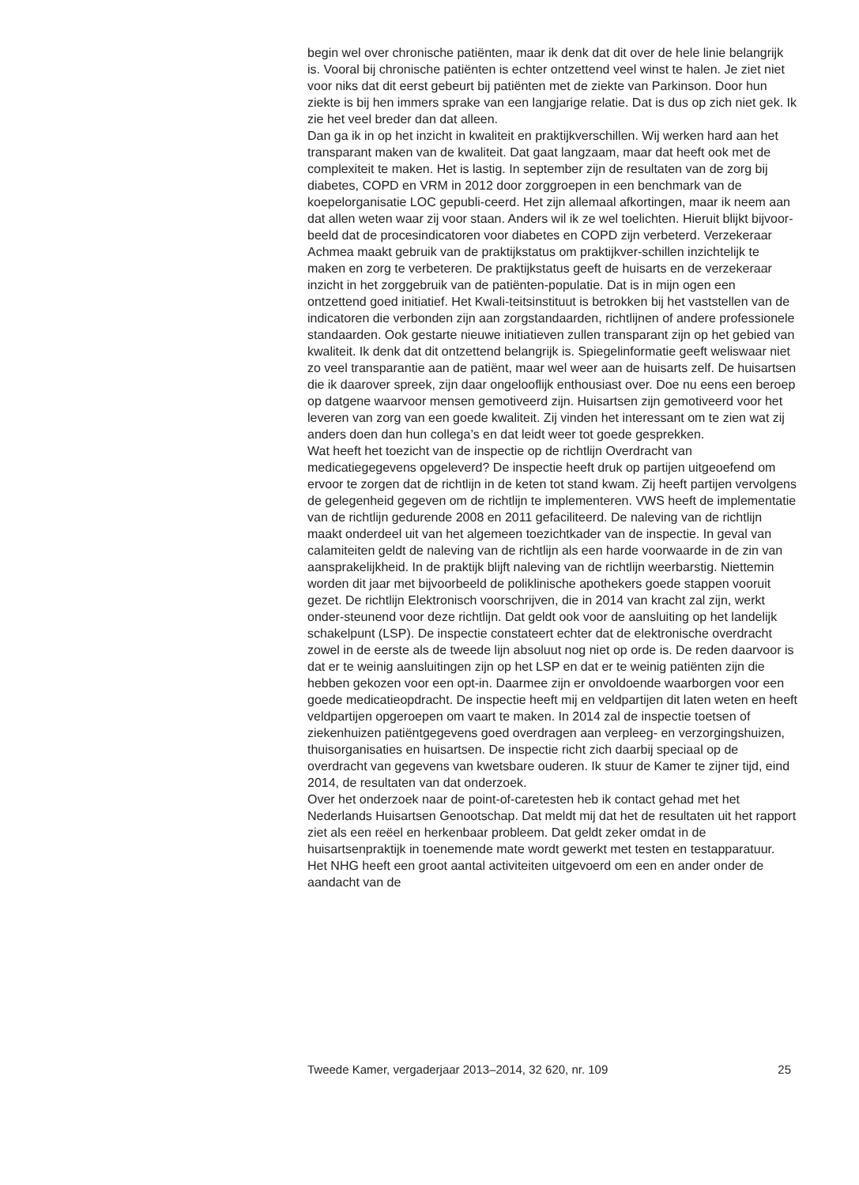begin wel over chronische patiënten, maar ik denk dat dit over de hele linie belangrijk is. Vooral bij chronische patiënten is echter ontzettend veel winst te halen. Je ziet niet voor niks dat dit eerst gebeurt bij patiënten met de ziekte van Parkinson. Door hun ziekte is bij hen immers sprake van een langjarige relatie. Dat is dus op zich niet gek. Ik zie het veel breder dan dat alleen.
Dan ga ik in op het inzicht in kwaliteit en praktijkverschillen. Wij werken hard aan het transparant maken van de kwaliteit. Dat gaat langzaam, maar dat heeft ook met de complexiteit te maken. Het is lastig. In september zijn de resultaten van de zorg bij diabetes, COPD en VRM in 2012 door zorggroepen in een benchmark van de koepelorganisatie LOC gepubli-ceerd. Het zijn allemaal afkortingen, maar ik neem aan dat allen weten waar zij voor staan. Anders wil ik ze wel toelichten. Hieruit blijkt bijvoor-beeld dat de procesindicatoren voor diabetes en COPD zijn verbeterd. Verzekeraar Achmea maakt gebruik van de praktijkstatus om praktijkver-schillen inzichtelijk te maken en zorg te verbeteren. De praktijkstatus geeft de huisarts en de verzekeraar inzicht in het zorggebruik van de patiënten-populatie. Dat is in mijn ogen een ontzettend goed initiatief. Het Kwali-teitsinstituut is betrokken bij het vaststellen van de indicatoren die verbonden zijn aan zorgstandaarden, richtlijnen of andere professionele standaarden. Ook gestarte nieuwe initiatieven zullen transparant zijn op het gebied van kwaliteit. Ik denk dat dit ontzettend belangrijk is. Spiegelinformatie geeft weliswaar niet zo veel transparantie aan de patiënt, maar wel weer aan de huisarts zelf. De huisartsen die ik daarover spreek, zijn daar ongelooflijk enthousiast over. Doe nu eens een beroep op datgene waarvoor mensen gemotiveerd zijn. Huisartsen zijn gemotiveerd voor het leveren van zorg van een goede kwaliteit. Zij vinden het interessant om te zien wat zij anders doen dan hun collega’s en dat leidt weer tot goede gesprekken.
Wat heeft het toezicht van de inspectie op de richtlijn Overdracht van medicatiegegevens opgeleverd? De inspectie heeft druk op partijen uitgeoefend om ervoor te zorgen dat de richtlijn in de keten tot stand kwam. Zij heeft partijen vervolgens de gelegenheid gegeven om de richtlijn te implementeren. VWS heeft de implementatie van de richtlijn gedurende 2008 en 2011 gefaciliteerd. De naleving van de richtlijn maakt onderdeel uit van het algemeen toezichtkader van de inspectie. In geval van calamiteiten geldt de naleving van de richtlijn als een harde voorwaarde in de zin van aansprakelijkheid. In de praktijk blijft naleving van de richtlijn weerbarstig. Niettemin worden dit jaar met bijvoorbeeld de poliklinische apothekers goede stappen vooruit gezet. De richtlijn Elektronisch voorschrijven, die in 2014 van kracht zal zijn, werkt onder-steunend voor deze richtlijn. Dat geldt ook voor de aansluiting op het landelijk schakelpunt (LSP). De inspectie constateert echter dat de elektronische overdracht zowel in de eerste als de tweede lijn absoluut nog niet op orde is. De reden daarvoor is dat er te weinig aansluitingen zijn op het LSP en dat er te weinig patiënten zijn die hebben gekozen voor een opt-in. Daarmee zijn er onvoldoende waarborgen voor een goede medicatieopdracht. De inspectie heeft mij en veldpartijen dit laten weten en heeft veldpartijen opgeroepen om vaart te maken. In 2014 zal de inspectie toetsen of ziekenhuizen patiëntgegevens goed overdragen aan verpleeg- en verzorgingshuizen, thuisorganisaties en huisartsen. De inspectie richt zich daarbij speciaal op de overdracht van gegevens van kwetsbare ouderen. Ik stuur de Kamer te zijner tijd, eind 2014, de resultaten van dat onderzoek.
Over het onderzoek naar de point-of-caretesten heb ik contact gehad met het Nederlands Huisartsen Genootschap. Dat meldt mij dat het de resultaten uit het rapport ziet als een reëel en herkenbaar probleem. Dat geldt zeker omdat in de huisartsenpraktijk in toenemende mate wordt gewerkt met testen en testapparatuur. Het NHG heeft een groot aantal activiteiten uitgevoerd om een en ander onder de aandacht van de
Tweede Kamer, vergaderjaar 2013–2014, 32 620, nr. 109 25